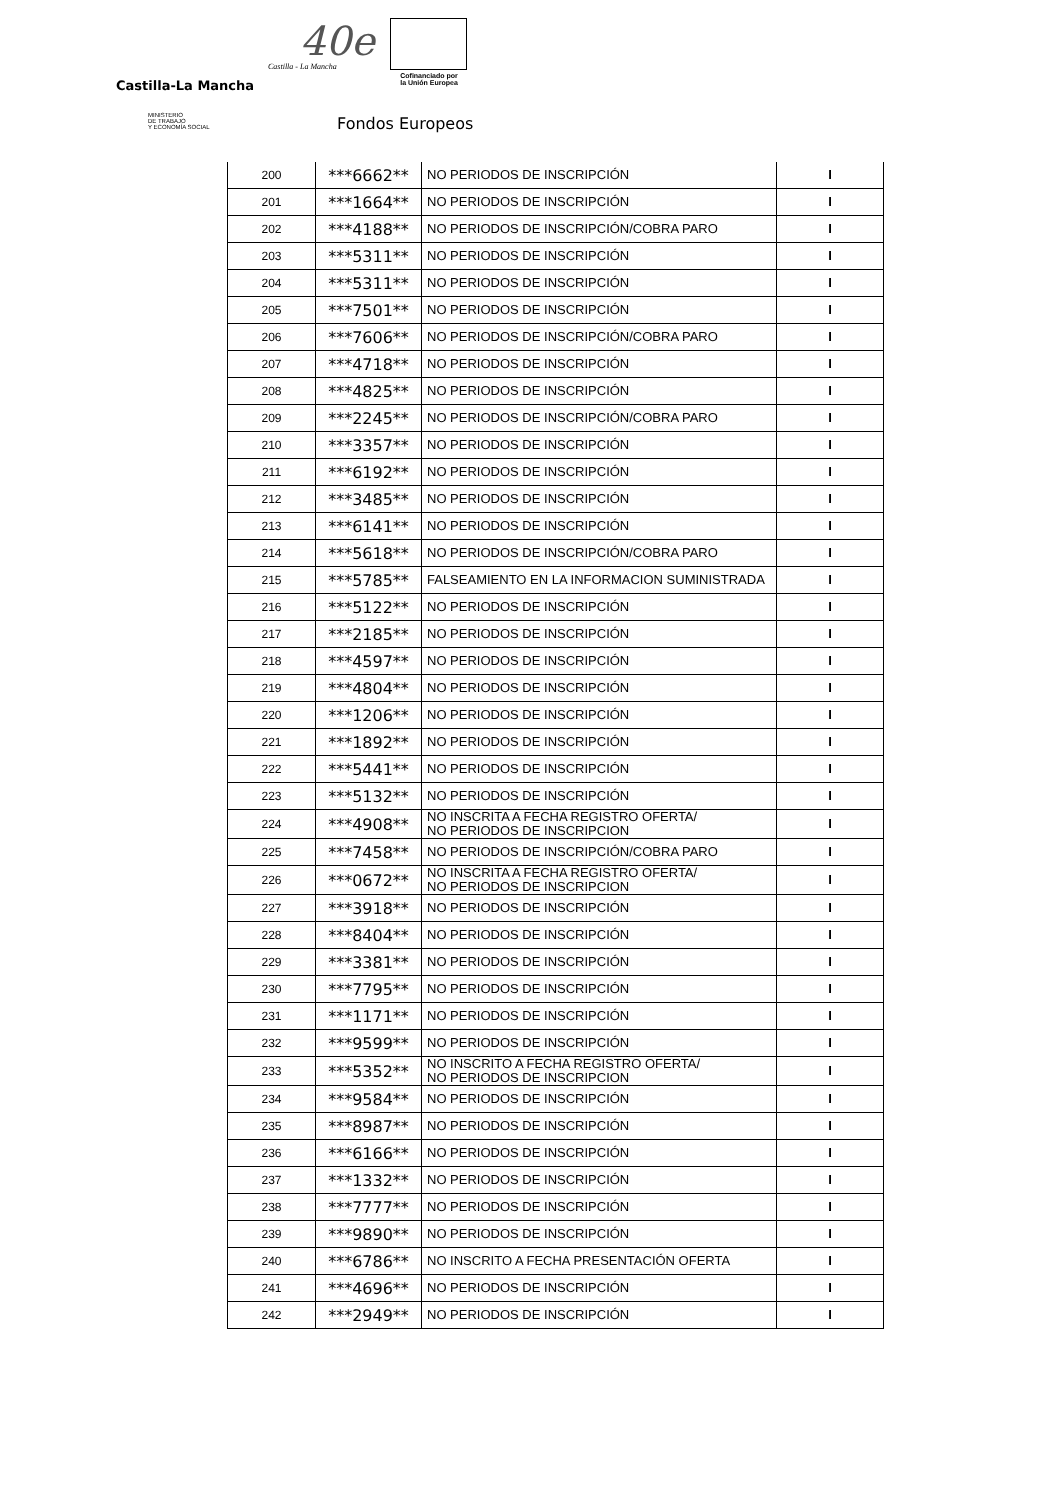40e
Castilla-La Mancha
Castilla - La Mancha
Cofinanciado por
la Unión Europea
MINISTERIO
DE TRABAJO
Y ECONOMÍA SOCIAL
Fondos Europeos
| 200 | ***6662** | NO PERIODOS DE INSCRIPCIÓN | I |
| 201 | ***1664** | NO PERIODOS DE INSCRIPCIÓN | I |
| 202 | ***4188** | NO PERIODOS DE INSCRIPCIÓN/COBRA PARO | I |
| 203 | ***5311** | NO PERIODOS DE INSCRIPCIÓN | I |
| 204 | ***5311** | NO PERIODOS DE INSCRIPCIÓN | I |
| 205 | ***7501** | NO PERIODOS DE INSCRIPCIÓN | I |
| 206 | ***7606** | NO PERIODOS DE INSCRIPCIÓN/COBRA PARO | I |
| 207 | ***4718** | NO PERIODOS DE INSCRIPCIÓN | I |
| 208 | ***4825** | NO PERIODOS DE INSCRIPCIÓN | I |
| 209 | ***2245** | NO PERIODOS DE INSCRIPCIÓN/COBRA PARO | I |
| 210 | ***3357** | NO PERIODOS DE INSCRIPCIÓN | I |
| 211 | ***6192** | NO PERIODOS DE INSCRIPCIÓN | I |
| 212 | ***3485** | NO PERIODOS DE INSCRIPCIÓN | I |
| 213 | ***6141** | NO PERIODOS DE INSCRIPCIÓN | I |
| 214 | ***5618** | NO PERIODOS DE INSCRIPCIÓN/COBRA PARO | I |
| 215 | ***5785** | FALSEAMIENTO EN LA INFORMACION SUMINISTRADA | I |
| 216 | ***5122** | NO PERIODOS DE INSCRIPCIÓN | I |
| 217 | ***2185** | NO PERIODOS DE INSCRIPCIÓN | I |
| 218 | ***4597** | NO PERIODOS DE INSCRIPCIÓN | I |
| 219 | ***4804** | NO PERIODOS DE INSCRIPCIÓN | I |
| 220 | ***1206** | NO PERIODOS DE INSCRIPCIÓN | I |
| 221 | ***1892** | NO PERIODOS DE INSCRIPCIÓN | I |
| 222 | ***5441** | NO PERIODOS DE INSCRIPCIÓN | I |
| 223 | ***5132** | NO PERIODOS DE INSCRIPCIÓN | I |
| 224 | ***4908** | NO INSCRITA A FECHA REGISTRO OFERTA/ NO PERIODOS DE INSCRIPCION | I |
| 225 | ***7458** | NO PERIODOS DE INSCRIPCIÓN/COBRA PARO | I |
| 226 | ***0672** | NO INSCRITA A FECHA REGISTRO OFERTA/ NO PERIODOS DE INSCRIPCION | I |
| 227 | ***3918** | NO PERIODOS DE INSCRIPCIÓN | I |
| 228 | ***8404** | NO PERIODOS DE INSCRIPCIÓN | I |
| 229 | ***3381** | NO PERIODOS DE INSCRIPCIÓN | I |
| 230 | ***7795** | NO PERIODOS DE INSCRIPCIÓN | I |
| 231 | ***1171** | NO PERIODOS DE INSCRIPCIÓN | I |
| 232 | ***9599** | NO PERIODOS DE INSCRIPCIÓN | I |
| 233 | ***5352** | NO INSCRITO A FECHA REGISTRO OFERTA/ NO PERIODOS DE INSCRIPCION | I |
| 234 | ***9584** | NO PERIODOS DE INSCRIPCIÓN | I |
| 235 | ***8987** | NO PERIODOS DE INSCRIPCIÓN | I |
| 236 | ***6166** | NO PERIODOS DE INSCRIPCIÓN | I |
| 237 | ***1332** | NO PERIODOS DE INSCRIPCIÓN | I |
| 238 | ***7777** | NO PERIODOS DE INSCRIPCIÓN | I |
| 239 | ***9890** | NO PERIODOS DE INSCRIPCIÓN | I |
| 240 | ***6786** | NO INSCRITO A FECHA PRESENTACIÓN OFERTA | I |
| 241 | ***4696** | NO PERIODOS DE INSCRIPCIÓN | I |
| 242 | ***2949** | NO PERIODOS DE INSCRIPCIÓN | I |